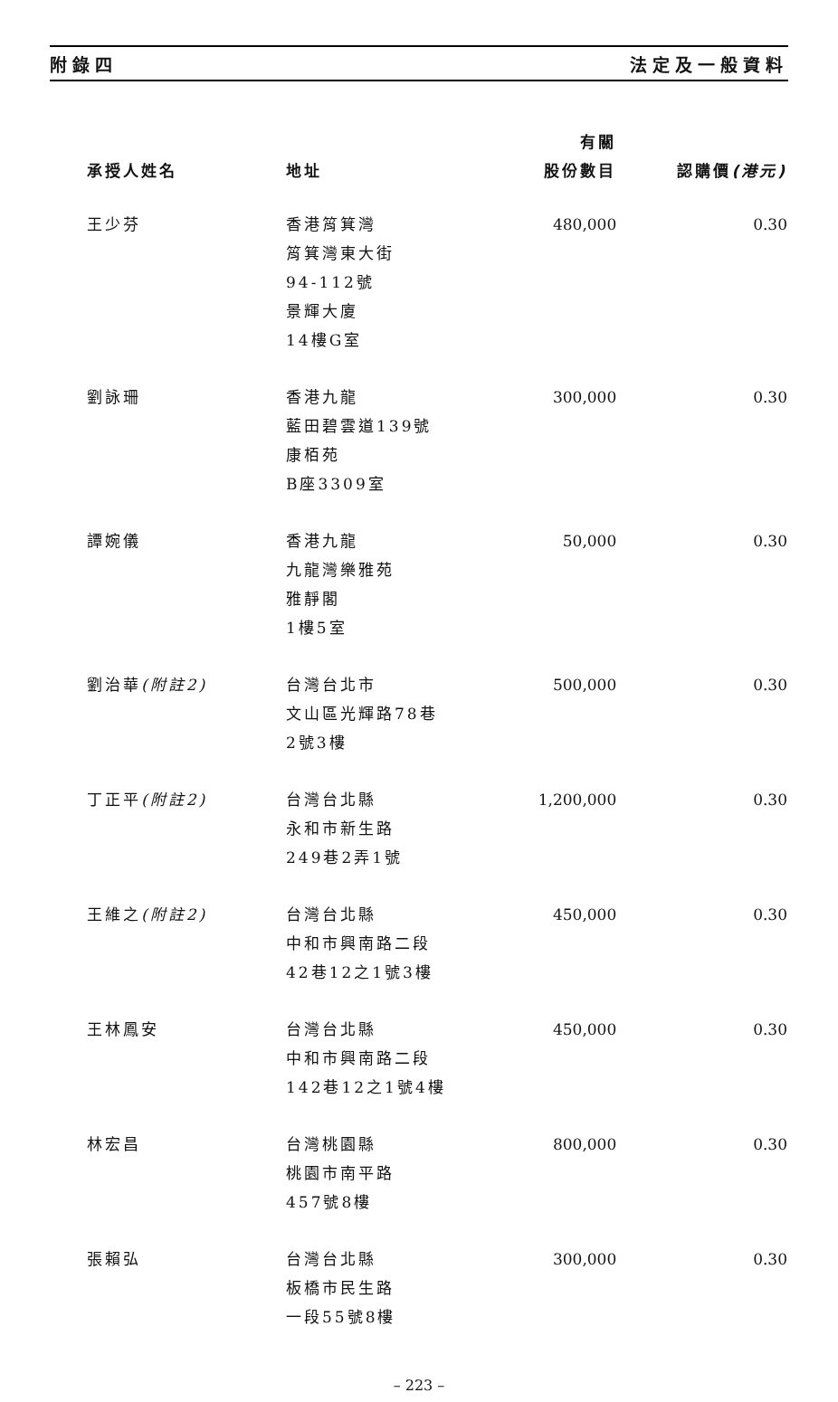附錄四 法定及一般資料
| 承授人姓名 | 地址 | 有關 股份數目 | 認購價 (港元) |
| --- | --- | --- | --- |
| 王少芬 | 香港筲箕灣 筲箕灣東大街 94-112號 景輝大廈 14樓G室 | 480,000 | 0.30 |
| 劉詠珊 | 香港九龍 藍田碧雲道139號 康栢苑 B座3309室 | 300,000 | 0.30 |
| 譚婉儀 | 香港九龍 九龍灣樂雅苑 雅靜閣 1樓5室 | 50,000 | 0.30 |
| 劉治華 (附註2) | 台灣台北市 文山區光輝路78巷 2號3樓 | 500,000 | 0.30 |
| 丁正平 (附註2) | 台灣台北縣 永和市新生路 249巷2弄1號 | 1,200,000 | 0.30 |
| 王維之 (附註2) | 台灣台北縣 中和市興南路二段 42巷12之1號3樓 | 450,000 | 0.30 |
| 王林鳳安 | 台灣台北縣 中和市興南路二段 142巷12之1號4樓 | 450,000 | 0.30 |
| 林宏昌 | 台灣桃園縣 桃園市南平路 457號8樓 | 800,000 | 0.30 |
| 張賴弘 | 台灣台北縣 板橋市民生路 一段55號8樓 | 300,000 | 0.30 |
– 223 –